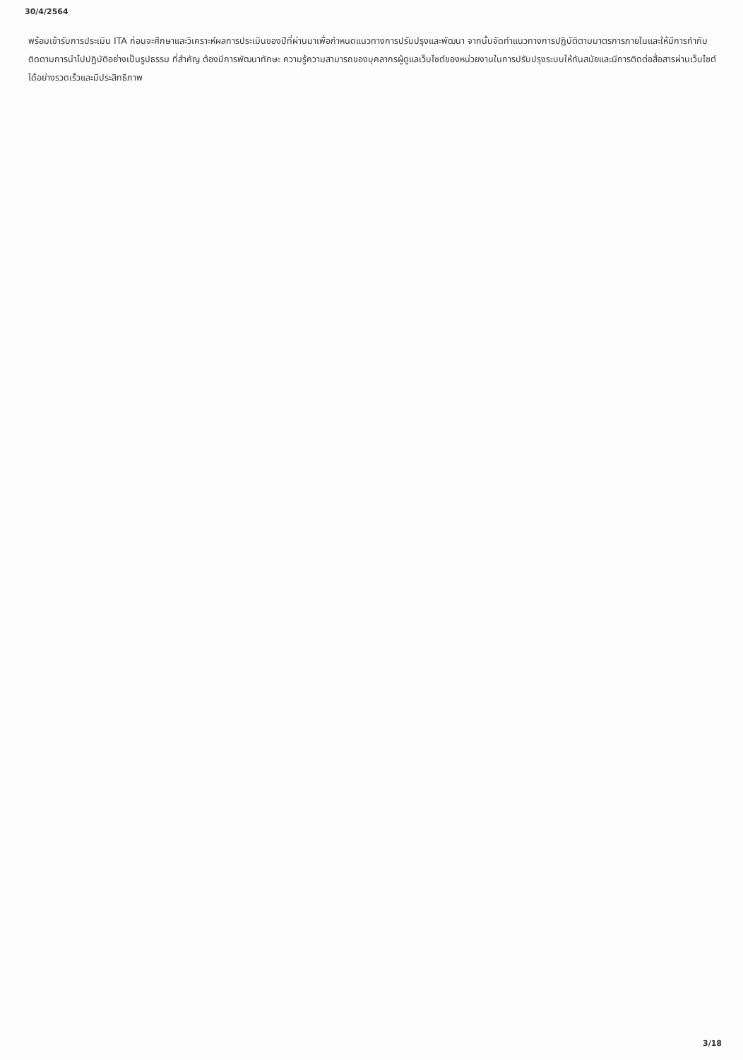30/4/2564
พร้อมเข้ารับการประเมิน ITA ก่อนจะศึกษาและวิเคราะห์ผลการประเมินของปีที่ผ่านมาเพื่อกำหนดแนวทางการปรับปรุงและพัฒนา จากนั้นจัดทำแนวทางการปฏิบัติตามมาตรการภายในและให้มีการกำกับติดตามการนำไปปฏิบัติอย่างเป็นรูปธรรม ที่สำคัญ ต้องมีการพัฒนาทักษะ ความรู้ความสามารถของบุคลากรผู้ดูแลเว็บไซต์ของหน่วยงานในการปรับปรุงระบบให้ทันสมัยและมีการติดต่อสื่อสารผ่านเว็บไซต์ได้อย่างรวดเร็วและมีประสิทธิภาพ
3/18